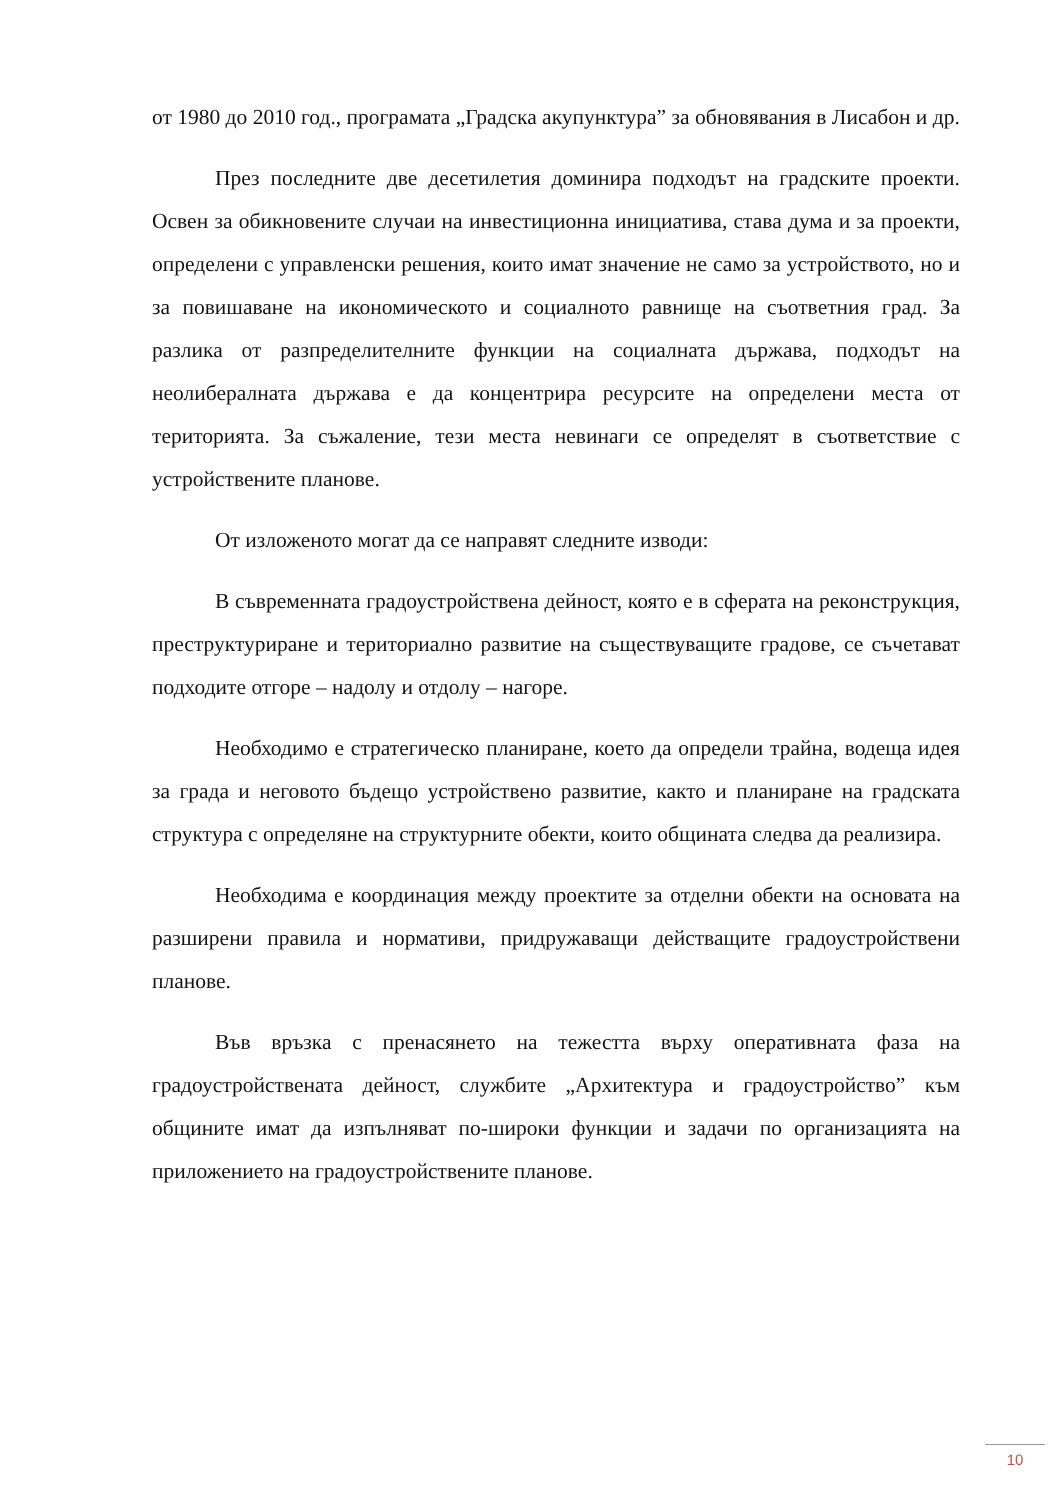от 1980 до 2010 год., програмата „Градска акупунктура” за обновявания в Лисабон и др.
През последните две десетилетия доминира подходът на градските проекти. Освен за обикновените случаи на инвестиционна инициатива, става дума и за проекти, определени с управленски решения, които имат значение не само за устройството, но и за повишаване на икономическото и социалното равнище на съответния град. За разлика от разпределителните функции на социалната държава, подходът на неолибералната държава е да концентрира ресурсите на определени места от територията. За съжаление, тези места невинаги се определят в съответствие с устройствените планове.
От изложеното могат да се направят следните изводи:
В съвременната градоустройствена дейност, която е в сферата на реконструкция, преструктуриране и териториално развитие на съществуващите градове, се съчетават подходите отгоре – надолу и отдолу – нагоре.
Необходимо е стратегическо планиране, което да определи трайна, водеща идея за града и неговото бъдещо устройствено развитие, както и планиране на градската структура с определяне на структурните обекти, които общината следва да реализира.
Необходима е координация между проектите за отделни обекти на основата на разширени правила и нормативи, придружаващи действащите градоустройствени планове.
Във връзка с пренасянето на тежестта върху оперативната фаза на градоустройствената дейност, службите „Архитектура и градоустройство” към общините имат да изпълняват по-широки функции и задачи по организацията на приложението на градоустройствените планове.
10